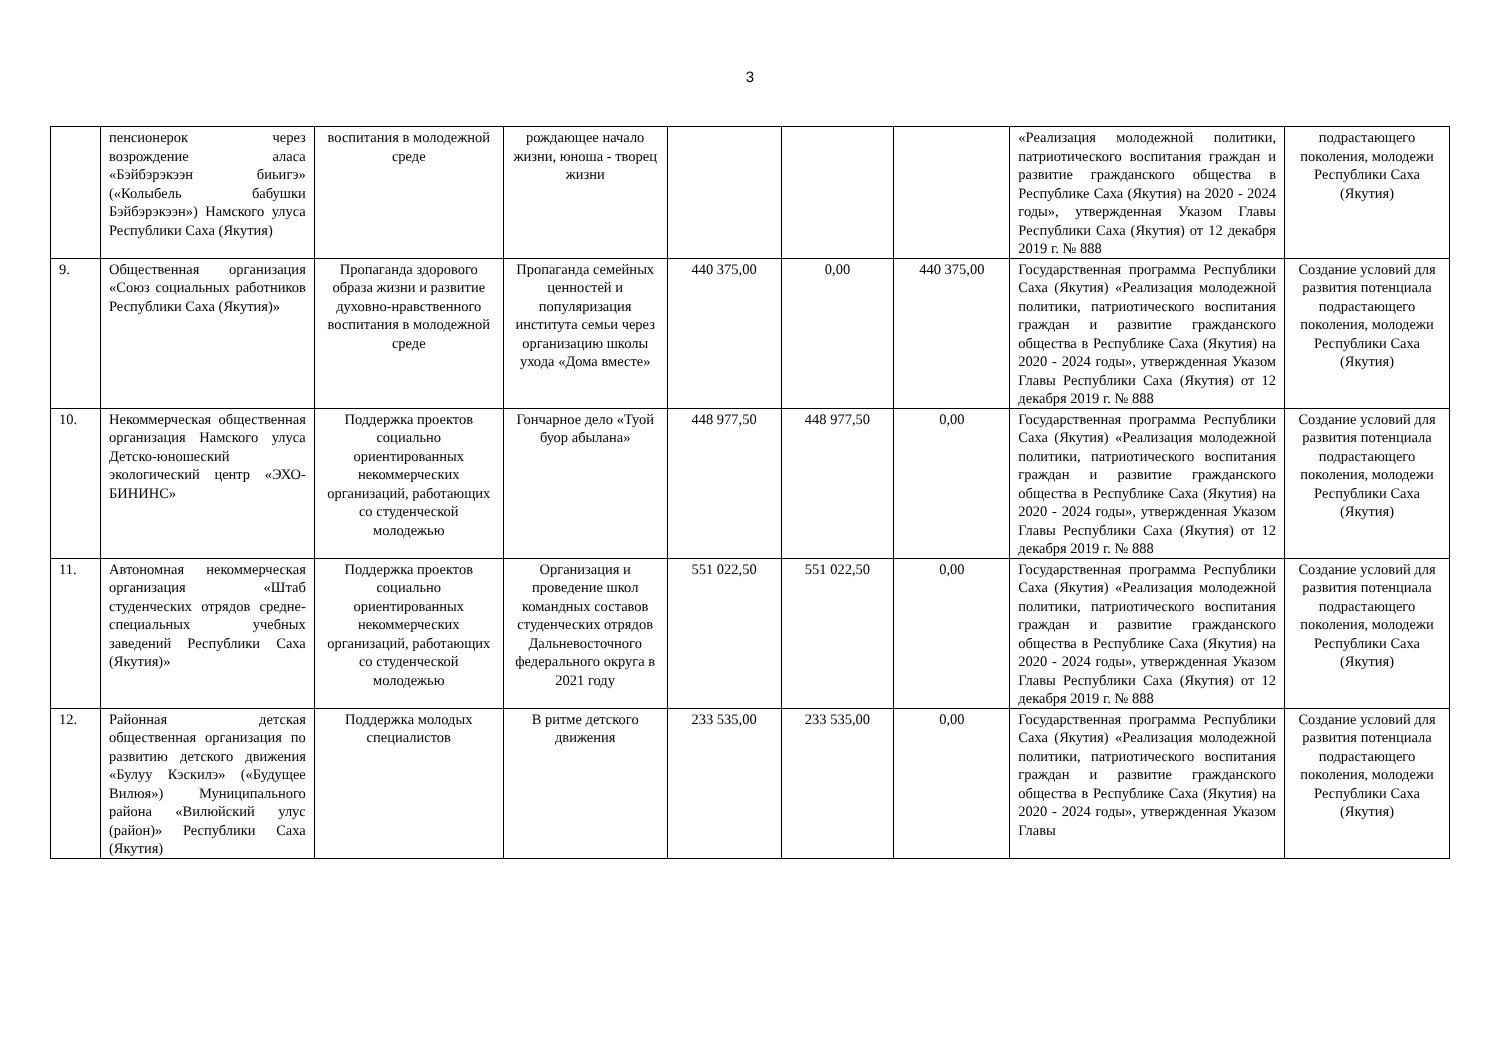3
| | пенсионерок через возрождение аласа «Бэйбэрэкээн биьигэ» («Колыбель бабушки Бэйбэрэкээн») Намского улуса Республики Саха (Якутия) | воспитания в молодежной среде | рождающее начало жизни, юноша - творец жизни | | | | «Реализация молодежной политики, патриотического воспитания граждан и развитие гражданского общества в Республике Саха (Якутия) на 2020 - 2024 годы», утвержденная Указом Главы Республики Саха (Якутия) от 12 декабря 2019 г. № 888 | подрастающего поколения, молодежи Республики Саха (Якутия) |
| 9. | Общественная организация «Союз социальных работников Республики Саха (Якутия)» | Пропаганда здорового образа жизни и развитие духовно-нравственного воспитания в молодежной среде | Пропаганда семейных ценностей и популяризация института семьи через организацию школы ухода «Дома вместе» | 440 375,00 | 0,00 | 440 375,00 | Государственная программа Республики Саха (Якутия) «Реализация молодежной политики, патриотического воспитания граждан и развитие гражданского общества в Республике Саха (Якутия) на 2020 - 2024 годы», утвержденная Указом Главы Республики Саха (Якутия) от 12 декабря 2019 г. № 888 | Создание условий для развития потенциала подрастающего поколения, молодежи Республики Саха (Якутия) |
| 10. | Некоммерческая общественная организация Намского улуса Детско-юношеский экологический центр «ЭХО-БИНИНС» | Поддержка проектов социально ориентированных некоммерческих организаций, работающих со студенческой молодежью | Гончарное дело «Туой буор абылана» | 448 977,50 | 448 977,50 | 0,00 | Государственная программа Республики Саха (Якутия) «Реализация молодежной политики, патриотического воспитания граждан и развитие гражданского общества в Республике Саха (Якутия) на 2020 - 2024 годы», утвержденная Указом Главы Республики Саха (Якутия) от 12 декабря 2019 г. № 888 | Создание условий для развития потенциала подрастающего поколения, молодежи Республики Саха (Якутия) |
| 11. | Автономная некоммерческая организация «Штаб студенческих отрядов средне-специальных учебных заведений Республики Саха (Якутия)» | Поддержка проектов социально ориентированных некоммерческих организаций, работающих со студенческой молодежью | Организация и проведение школ командных составов студенческих отрядов Дальневосточного федерального округа в 2021 году | 551 022,50 | 551 022,50 | 0,00 | Государственная программа Республики Саха (Якутия) «Реализация молодежной политики, патриотического воспитания граждан и развитие гражданского общества в Республике Саха (Якутия) на 2020 - 2024 годы», утвержденная Указом Главы Республики Саха (Якутия) от 12 декабря 2019 г. № 888 | Создание условий для развития потенциала подрастающего поколения, молодежи Республики Саха (Якутия) |
| 12. | Районная детская общественная организация по развитию детского движения «Булуу Кэскилэ» («Будущее Вилюя») Муниципального района «Вилюйский улус (район)» Республики Саха (Якутия) | Поддержка молодых специалистов | В ритме детского движения | 233 535,00 | 233 535,00 | 0,00 | Государственная программа Республики Саха (Якутия) «Реализация молодежной политики, патриотического воспитания граждан и развитие гражданского общества в Республике Саха (Якутия) на 2020 - 2024 годы», утвержденная Указом Главы | Создание условий для развития потенциала подрастающего поколения, молодежи Республики Саха (Якутия) |